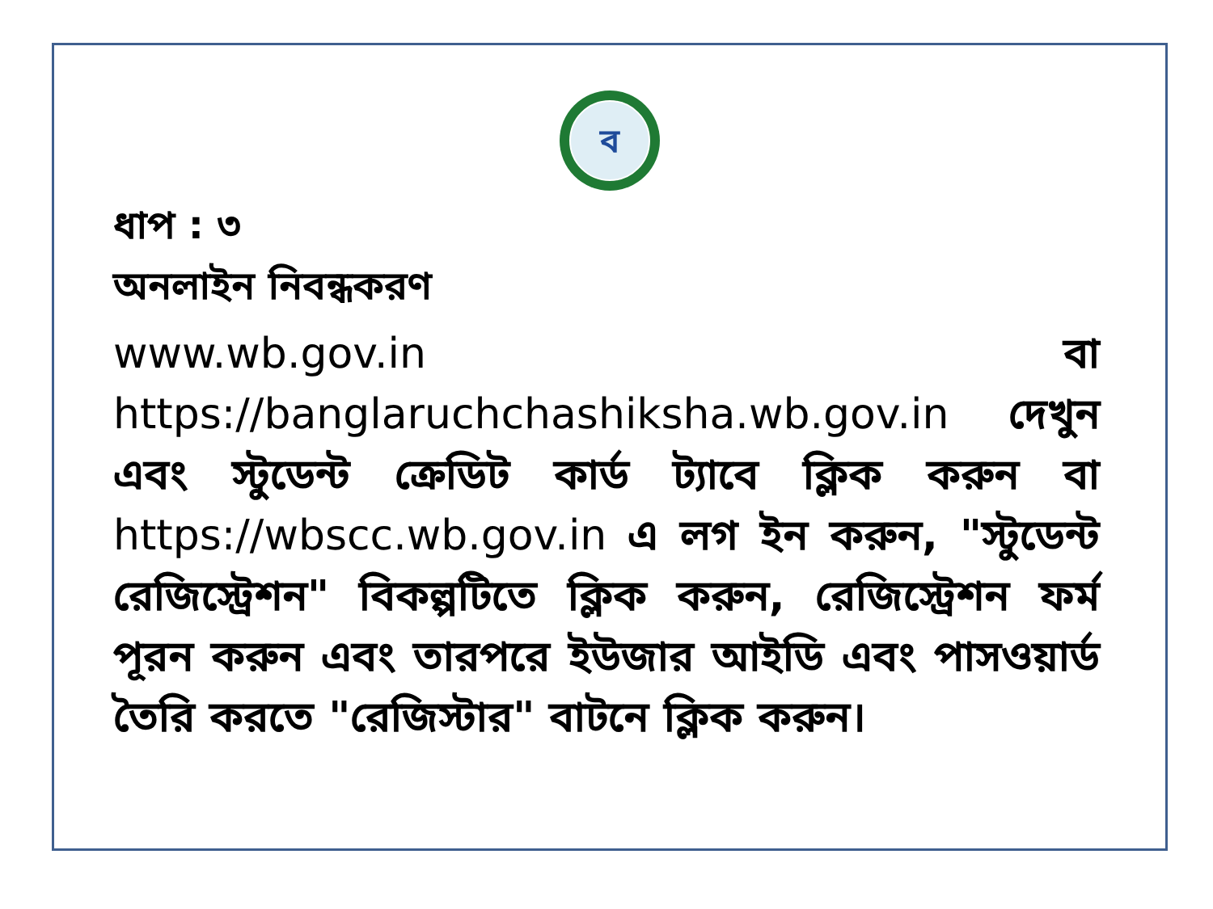ব
ধাপ : ৩
অনলাইন নিবন্ধকরণ
www.wb.gov.in বা https://banglaruchchashiksha.wb.gov.in দেখুন এবং স্টুডেন্ট ক্রেডিট কার্ড ট্যাবে ক্লিক করুন বা https://wbscc.wb.gov.in এ লগ ইন করুন, "স্টুডেন্ট রেজিস্ট্রেশন" বিকল্পটিতে ক্লিক করুন, রেজিস্ট্রেশন ফর্ম পূরন করুন এবং তারপরে ইউজার আইডি এবং পাসওয়ার্ড তৈরি করতে "রেজিস্টার" বাটনে ক্লিক করুন।